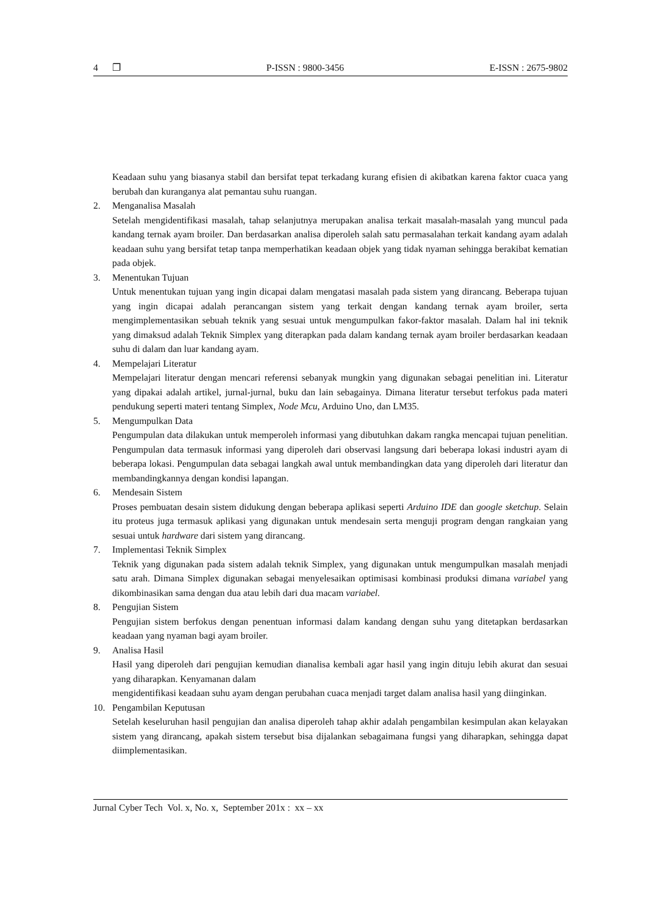4 ❐ P-ISSN : 9800-3456 E-ISSN : 2675-9802
Keadaan suhu yang biasanya stabil dan bersifat tepat terkadang kurang efisien di akibatkan karena faktor cuaca yang berubah dan kuranganya alat pemantau suhu ruangan.
2. Menganalisa Masalah
Setelah mengidentifikasi masalah, tahap selanjutnya merupakan analisa terkait masalah-masalah yang muncul pada kandang ternak ayam broiler. Dan berdasarkan analisa diperoleh salah satu permasalahan terkait kandang ayam adalah keadaan suhu yang bersifat tetap tanpa memperhatikan keadaan objek yang tidak nyaman sehingga berakibat kematian pada objek.
3. Menentukan Tujuan
Untuk menentukan tujuan yang ingin dicapai dalam mengatasi masalah pada sistem yang dirancang. Beberapa tujuan yang ingin dicapai adalah perancangan sistem yang terkait dengan kandang ternak ayam broiler, serta mengimplementasikan sebuah teknik yang sesuai untuk mengumpulkan fakor-faktor masalah. Dalam hal ini teknik yang dimaksud adalah Teknik Simplex yang diterapkan pada dalam kandang ternak ayam broiler berdasarkan keadaan suhu di dalam dan luar kandang ayam.
4. Mempelajari Literatur
Mempelajari literatur dengan mencari referensi sebanyak mungkin yang digunakan sebagai penelitian ini. Literatur yang dipakai adalah artikel, jurnal-jurnal, buku dan lain sebagainya. Dimana literatur tersebut terfokus pada materi pendukung seperti materi tentang Simplex, Node Mcu, Arduino Uno, dan LM35.
5. Mengumpulkan Data
Pengumpulan data dilakukan untuk memperoleh informasi yang dibutuhkan dakam rangka mencapai tujuan penelitian. Pengumpulan data termasuk informasi yang diperoleh dari observasi langsung dari beberapa lokasi industri ayam di beberapa lokasi. Pengumpulan data sebagai langkah awal untuk membandingkan data yang diperoleh dari literatur dan membandingkannya dengan kondisi lapangan.
6. Mendesain Sistem
Proses pembuatan desain sistem didukung dengan beberapa aplikasi seperti Arduino IDE dan google sketchup. Selain itu proteus juga termasuk aplikasi yang digunakan untuk mendesain serta menguji program dengan rangkaian yang sesuai untuk hardware dari sistem yang dirancang.
7. Implementasi Teknik Simplex
Teknik yang digunakan pada sistem adalah teknik Simplex, yang digunakan untuk mengumpulkan masalah menjadi satu arah. Dimana Simplex digunakan sebagai menyelesaikan optimisasi kombinasi produksi dimana variabel yang dikombinasikan sama dengan dua atau lebih dari dua macam variabel.
8. Pengujian Sistem
Pengujian sistem berfokus dengan penentuan informasi dalam kandang dengan suhu yang ditetapkan berdasarkan keadaan yang nyaman bagi ayam broiler.
9. Analisa Hasil
Hasil yang diperoleh dari pengujian kemudian dianalisa kembali agar hasil yang ingin dituju lebih akurat dan sesuai yang diharapkan. Kenyamanan dalam
mengidentifikasi keadaan suhu ayam dengan perubahan cuaca menjadi target dalam analisa hasil yang diinginkan.
10. Pengambilan Keputusan
Setelah keseluruhan hasil pengujian dan analisa diperoleh tahap akhir adalah pengambilan kesimpulan akan kelayakan sistem yang dirancang, apakah sistem tersebut bisa dijalankan sebagaimana fungsi yang diharapkan, sehingga dapat diimplementasikan.
Jurnal Cyber Tech Vol. x, No. x, September 201x : xx – xx